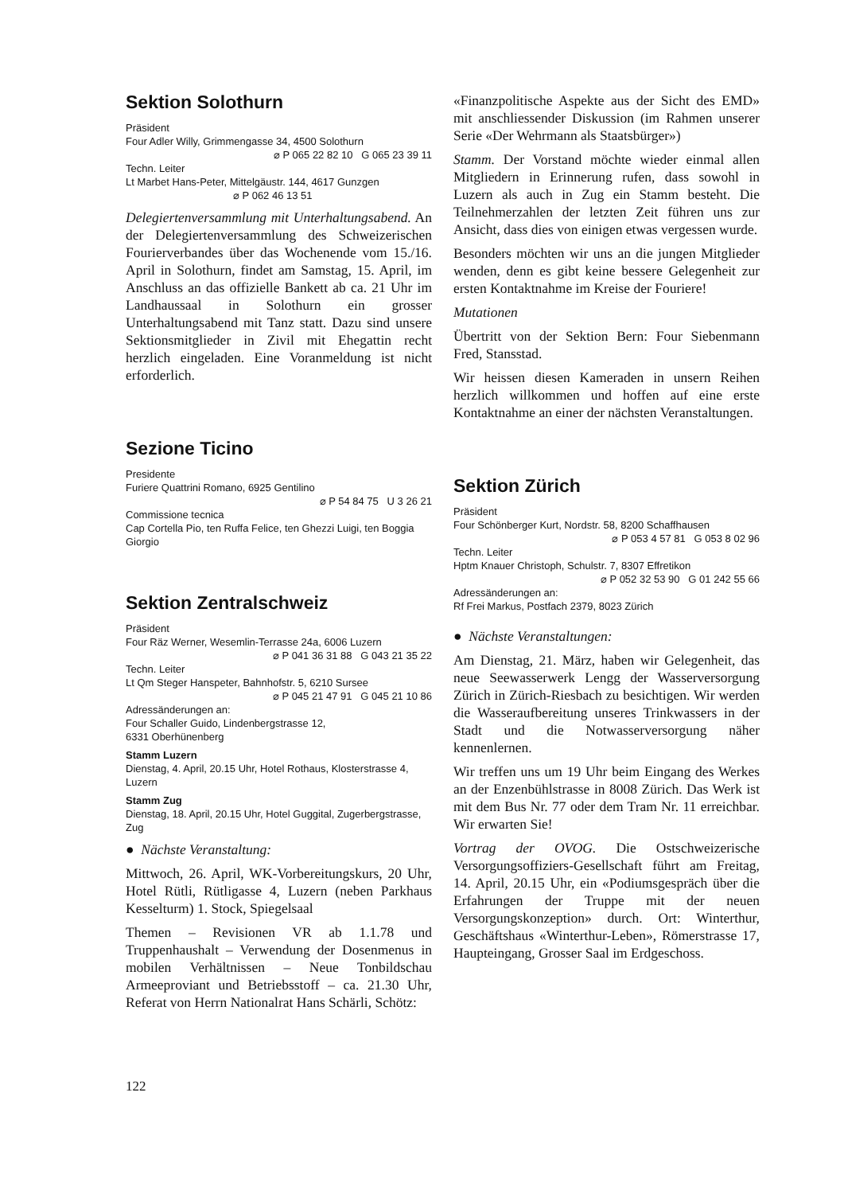Sektion Solothurn
Präsident
Four Adler Willy, Grimmengasse 34, 4500 Solothurn
⌀ P 065 22 82 10 G 065 23 39 11
Techn. Leiter
Lt Marbet Hans-Peter, Mittelgäustr. 144, 4617 Gunzgen
⌀ P 062 46 13 51
Delegiertenversammlung mit Unterhaltungsabend. An der Delegiertenversammlung des Schweizerischen Fourierverbandes über das Wochenende vom 15./16. April in Solothurn, findet am Samstag, 15. April, im Anschluss an das offizielle Bankett ab ca. 21 Uhr im Landhaussaal in Solothurn ein grosser Unterhaltungsabend mit Tanz statt. Dazu sind unsere Sektionsmitglieder in Zivil mit Ehegattin recht herzlich eingeladen. Eine Voranmeldung ist nicht erforderlich.
Sezione Ticino
Presidente
Furiere Quattrini Romano, 6925 Gentilino
⌀ P 54 84 75 U 3 26 21
Commissione tecnica
Cap Cortella Pio, ten Ruffa Felice, ten Ghezzi Luigi, ten Boggia Giorgio
Sektion Zentralschweiz
Präsident
Four Räz Werner, Wesemlin-Terrasse 24a, 6006 Luzern
⌀ P 041 36 31 88 G 043 21 35 22
Techn. Leiter
Lt Qm Steger Hanspeter, Bahnhofstr. 5, 6210 Sursee
⌀ P 045 21 47 91 G 045 21 10 86
Adressänderungen an:
Four Schaller Guido, Lindenbergstrasse 12,
6331 Oberhünenberg
Stamm Luzern
Dienstag, 4. April, 20.15 Uhr, Hotel Rothaus, Klosterstrasse 4, Luzern
Stamm Zug
Dienstag, 18. April, 20.15 Uhr, Hotel Guggital, Zugerbergstrasse, Zug
● Nächste Veranstaltung:
Mittwoch, 26. April, WK-Vorbereitungskurs, 20 Uhr, Hotel Rütli, Rütligasse 4, Luzern (neben Parkhaus Kesselturm) 1. Stock, Spiegelsaal
Themen – Revisionen VR ab 1.1.78 und Truppenhaushalt – Verwendung der Dosenmenus in mobilen Verhältnissen – Neue Tonbildschau Armeeproviant und Betriebsstoff – ca. 21.30 Uhr, Referat von Herrn Nationalrat Hans Schärli, Schötz:
«Finanzpolitische Aspekte aus der Sicht des EMD» mit anschliessender Diskussion (im Rahmen unserer Serie «Der Wehrmann als Staatsbürger»)
Stamm. Der Vorstand möchte wieder einmal allen Mitgliedern in Erinnerung rufen, dass sowohl in Luzern als auch in Zug ein Stamm besteht. Die Teilnehmerzahlen der letzten Zeit führen uns zur Ansicht, dass dies von einigen etwas vergessen wurde.
Besonders möchten wir uns an die jungen Mitglieder wenden, denn es gibt keine bessere Gelegenheit zur ersten Kontaktnahme im Kreise der Fouriere!
Mutationen
Übertritt von der Sektion Bern: Four Siebenmann Fred, Stansstad.
Wir heissen diesen Kameraden in unsern Reihen herzlich willkommen und hoffen auf eine erste Kontaktnahme an einer der nächsten Veranstaltungen.
Sektion Zürich
Präsident
Four Schönberger Kurt, Nordstr. 58, 8200 Schaffhausen
⌀ P 053 4 57 81 G 053 8 02 96
Techn. Leiter
Hptm Knauer Christoph, Schulstr. 7, 8307 Effretikon
⌀ P 052 32 53 90 G 01 242 55 66
Adressänderungen an:
Rf Frei Markus, Postfach 2379, 8023 Zürich
● Nächste Veranstaltungen:
Am Dienstag, 21. März, haben wir Gelegenheit, das neue Seewasserwerk Lengg der Wasserversorgung Zürich in Zürich-Riesbach zu besichtigen. Wir werden die Wasseraufbereitung unseres Trinkwassers in der Stadt und die Notwasserversorgung näher kennenlernen.
Wir treffen uns um 19 Uhr beim Eingang des Werkes an der Enzenbühlstrasse in 8008 Zürich. Das Werk ist mit dem Bus Nr. 77 oder dem Tram Nr. 11 erreichbar. Wir erwarten Sie!
Vortrag der OVOG. Die Ostschweizerische Versorgungsoffiziers-Gesellschaft führt am Freitag, 14. April, 20.15 Uhr, ein «Podiumsgespräch über die Erfahrungen der Truppe mit der neuen Versorgungskonzeption» durch. Ort: Winterthur, Geschäftshaus «Winterthur-Leben», Römerstrasse 17, Haupteingang, Grosser Saal im Erdgeschoss.
122